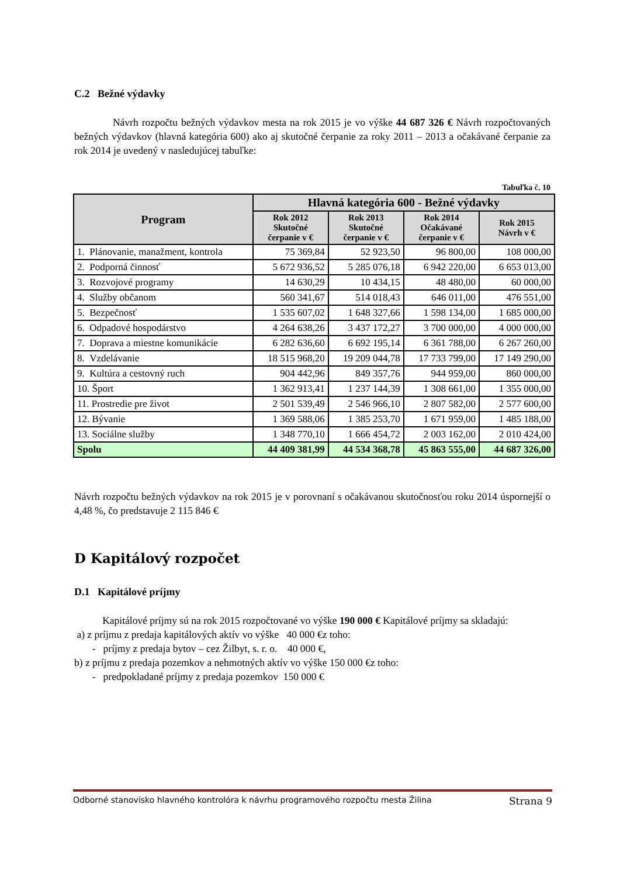C.2 Bežné výdavky
Návrh rozpočtu bežných výdavkov mesta na rok 2015 je vo výške 44 687 326 € Návrh rozpočtovaných bežných výdavkov (hlavná kategória 600) ako aj skutočné čerpanie za roky 2011 – 2013 a očakávané čerpanie za rok 2014 je uvedený v nasledujúcej tabuľke:
Tabuľka č. 10
| Program | Hlavná kategória 600 - Bežné výdavky | | | |
| --- | --- | --- | --- | --- |
| | Rok 2012 Skutočné čerpanie v € | Rok 2013 Skutočné čerpanie v € | Rok 2014 Očakávané čerpanie v € | Rok 2015 Návrh v € |
| 1. Plánovanie, manažment, kontrola | 75 369,84 | 52 923,50 | 96 800,00 | 108 000,00 |
| 2. Podporná činnosť | 5 672 936,52 | 5 285 076,18 | 6 942 220,00 | 6 653 013,00 |
| 3. Rozvojové programy | 14 630,29 | 10 434,15 | 48 480,00 | 60 000,00 |
| 4. Služby občanom | 560 341,67 | 514 018,43 | 646 011,00 | 476 551,00 |
| 5. Bezpečnosť | 1 535 607,02 | 1 648 327,66 | 1 598 134,00 | 1 685 000,00 |
| 6. Odpadové hospodárstvo | 4 264 638,26 | 3 437 172,27 | 3 700 000,00 | 4 000 000,00 |
| 7. Doprava a miestne komunikácie | 6 282 636,60 | 6 692 195,14 | 6 361 788,00 | 6 267 260,00 |
| 8. Vzdelávanie | 18 515 968,20 | 19 209 044,78 | 17 733 799,00 | 17 149 290,00 |
| 9. Kultúra a cestovný ruch | 904 442,96 | 849 357,76 | 944 959,00 | 860 000,00 |
| 10. Šport | 1 362 913,41 | 1 237 144,39 | 1 308 661,00 | 1 355 000,00 |
| 11. Prostredie pre život | 2 501 539,49 | 2 546 966,10 | 2 807 582,00 | 2 577 600,00 |
| 12. Bývanie | 1 369 588,06 | 1 385 253,70 | 1 671 959,00 | 1 485 188,00 |
| 13. Sociálne služby | 1 348 770,10 | 1 666 454,72 | 2 003 162,00 | 2 010 424,00 |
| Spolu | 44 409 381,99 | 44 534 368,78 | 45 863 555,00 | 44 687 326,00 |
Návrh rozpočtu bežných výdavkov na rok 2015 je v porovnaní s očakávanou skutočnosťou roku 2014 úspornejší o 4,48 %, čo predstavuje 2 115 846 €
D Kapitálový rozpočet
D.1 Kapitálové príjmy
Kapitálové príjmy sú na rok 2015 rozpočtované vo výške 190 000 € Kapitálové príjmy sa skladajú:
a) z príjmu z predaja kapitálových aktív vo výške 40 000 €z toho:
- príjmy z predaja bytov – cez Žilbyt, s. r. o. 40 000 €,
b) z príjmu z predaja pozemkov a nehmotných aktív vo výške 150 000 €z toho:
- predpokladané príjmy z predaja pozemkov 150 000 €
Odborné stanovisko hlavného kontrolóra k návrhu programového rozpočtu mesta Žilina Strana 9